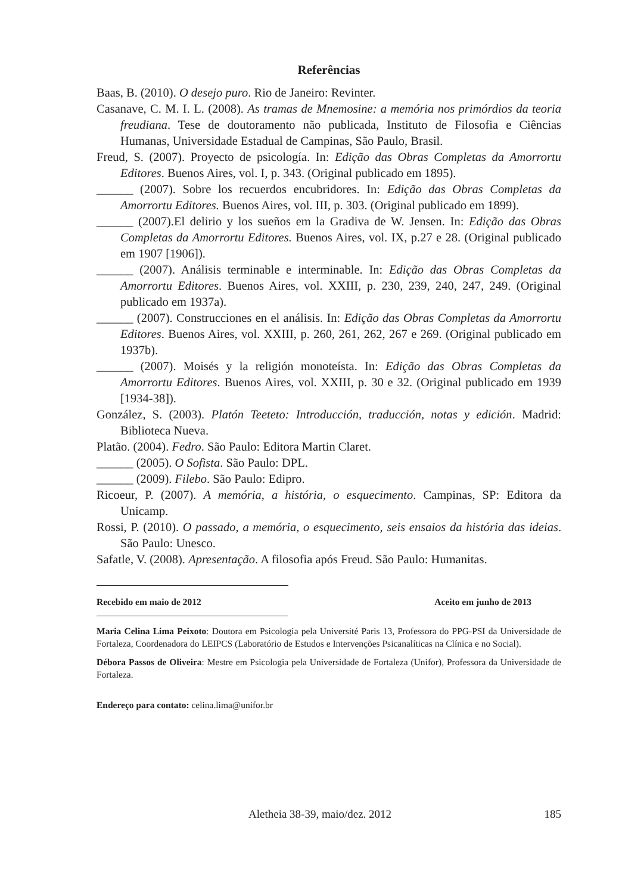Referências
Baas, B. (2010). O desejo puro. Rio de Janeiro: Revinter.
Casanave, C. M. I. L. (2008). As tramas de Mnemosine: a memória nos primórdios da teoria freudiana. Tese de doutoramento não publicada, Instituto de Filosofia e Ciências Humanas, Universidade Estadual de Campinas, São Paulo, Brasil.
Freud, S. (2007). Proyecto de psicología. In: Edição das Obras Completas da Amorrortu Editores. Buenos Aires, vol. I, p. 343. (Original publicado em 1895).
______ (2007). Sobre los recuerdos encubridores. In: Edição das Obras Completas da Amorrortu Editores. Buenos Aires, vol. III, p. 303. (Original publicado em 1899).
______ (2007).El delirio y los sueños em la Gradiva de W. Jensen. In: Edição das Obras Completas da Amorrortu Editores. Buenos Aires, vol. IX, p.27 e 28. (Original publicado em 1907 [1906]).
______ (2007). Análisis terminable e interminable. In: Edição das Obras Completas da Amorrortu Editores. Buenos Aires, vol. XXIII, p. 230, 239, 240, 247, 249. (Original publicado em 1937a).
______ (2007). Construcciones en el análisis. In: Edição das Obras Completas da Amorrortu Editores. Buenos Aires, vol. XXIII, p. 260, 261, 262, 267 e 269. (Original publicado em 1937b).
______ (2007). Moisés y la religión monoteísta. In: Edição das Obras Completas da Amorrortu Editores. Buenos Aires, vol. XXIII, p. 30 e 32. (Original publicado em 1939 [1934-38]).
González, S. (2003). Platón Teeteto: Introducción, traducción, notas y edición. Madrid: Biblioteca Nueva.
Platão. (2004). Fedro. São Paulo: Editora Martin Claret.
______ (2005). O Sofista. São Paulo: DPL.
______ (2009). Filebo. São Paulo: Edipro.
Ricoeur, P. (2007). A memória, a história, o esquecimento. Campinas, SP: Editora da Unicamp.
Rossi, P. (2010). O passado, a memória, o esquecimento, seis ensaios da história das ideias. São Paulo: Unesco.
Safatle, V. (2008). Apresentação. A filosofia após Freud. São Paulo: Humanitas.
Recebido em maio de 2012 Aceito em junho de 2013
Maria Celina Lima Peixoto: Doutora em Psicologia pela Université Paris 13, Professora do PPG-PSI da Universidade de Fortaleza, Coordenadora do LEIPCS (Laboratório de Estudos e Intervenções Psicanalíticas na Clínica e no Social).
Débora Passos de Oliveira: Mestre em Psicologia pela Universidade de Fortaleza (Unifor), Professora da Universidade de Fortaleza.
Endereço para contato: celina.lima@unifor.br
Aletheia 38-39, maio/dez. 2012 185